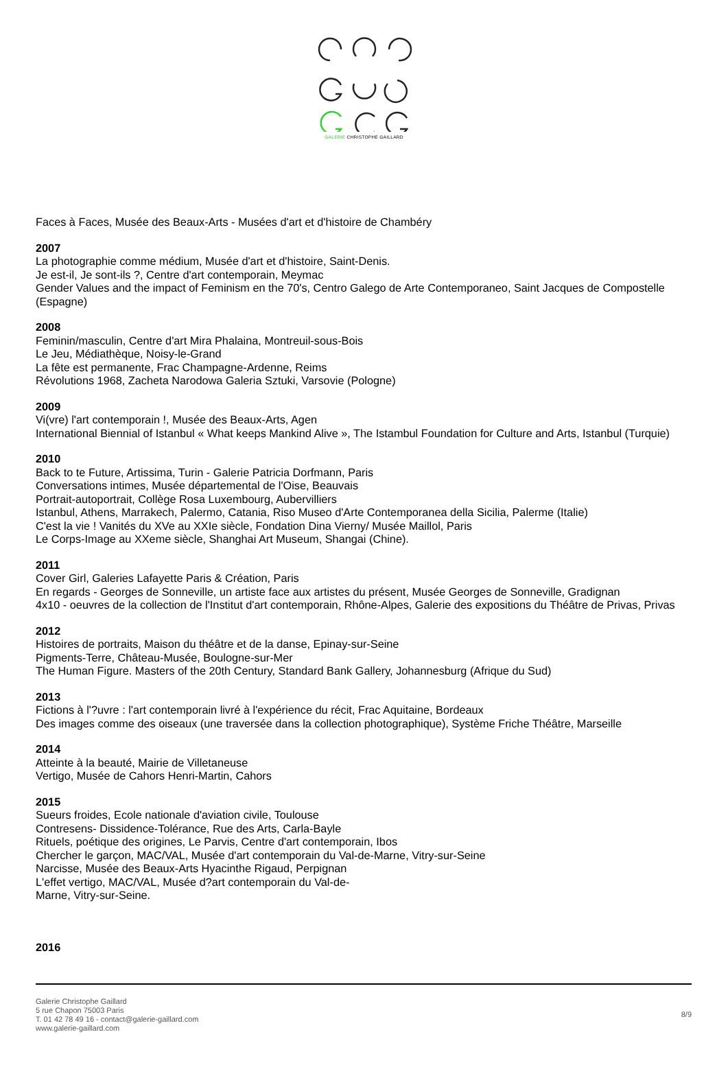GALERIE CHRISTOPHE GAILLARD
Faces à Faces, Musée des Beaux-Arts - Musées d'art et d'histoire de Chambéry
2007
La photographie comme médium, Musée d'art et d'histoire, Saint-Denis.
Je est-il, Je sont-ils ?, Centre d'art contemporain, Meymac
Gender Values and the impact of Feminism en the 70's, Centro Galego de Arte Contemporaneo, Saint Jacques de Compostelle (Espagne)
2008
Feminin/masculin, Centre d'art Mira Phalaina, Montreuil-sous-Bois
Le Jeu, Médiathèque, Noisy-le-Grand
La fête est permanente, Frac Champagne-Ardenne, Reims
Révolutions 1968, Zacheta Narodowa Galeria Sztuki, Varsovie (Pologne)
2009
Vi(vre) l'art contemporain !, Musée des Beaux-Arts, Agen
International Biennial of Istanbul « What keeps Mankind Alive », The Istambul Foundation for Culture and Arts, Istanbul (Turquie)
2010
Back to te Future, Artissima, Turin - Galerie Patricia Dorfmann, Paris
Conversations intimes, Musée départemental de l'Oise, Beauvais
Portrait-autoportrait, Collège Rosa Luxembourg, Aubervilliers
Istanbul, Athens, Marrakech, Palermo, Catania, Riso Museo d'Arte Contemporanea della Sicilia, Palerme (Italie)
C'est la vie ! Vanités du XVe au XXIe siècle, Fondation Dina Vierny/ Musée Maillol, Paris
Le Corps-Image au XXeme siècle, Shanghai Art Museum, Shangai (Chine).
2011
Cover Girl, Galeries Lafayette Paris & Création, Paris
En regards - Georges de Sonneville, un artiste face aux artistes du présent, Musée Georges de Sonneville, Gradignan
4x10 - oeuvres de la collection de l'Institut d'art contemporain, Rhône-Alpes, Galerie des expositions du Théâtre de Privas, Privas
2012
Histoires de portraits, Maison du théâtre et de la danse, Epinay-sur-Seine
Pigments-Terre, Château-Musée, Boulogne-sur-Mer
The Human Figure. Masters of the 20th Century, Standard Bank Gallery, Johannesburg (Afrique du Sud)
2013
Fictions à l'?uvre : l'art contemporain livré à l'expérience du récit, Frac Aquitaine, Bordeaux
Des images comme des oiseaux (une traversée dans la collection photographique), Système Friche Théâtre, Marseille
2014
Atteinte à la beauté, Mairie de Villetaneuse
Vertigo, Musée de Cahors Henri-Martin, Cahors
2015
Sueurs froides, Ecole nationale d'aviation civile, Toulouse
Contresens- Dissidence-Tolérance, Rue des Arts, Carla-Bayle
Rituels, poétique des origines, Le Parvis, Centre d'art contemporain, Ibos
Chercher le garçon, MAC/VAL, Musée d'art contemporain du Val-de-Marne, Vitry-sur-Seine
Narcisse, Musée des Beaux-Arts Hyacinthe Rigaud, Perpignan
L'effet vertigo, MAC/VAL, Musée d?art contemporain du Val-de-
Marne, Vitry-sur-Seine.
2016
Galerie Christophe Gaillard
5 rue Chapon 75003 Paris
T. 01 42 78 49 16 - contact@galerie-gaillard.com
www.galerie-gaillard.com
8/9